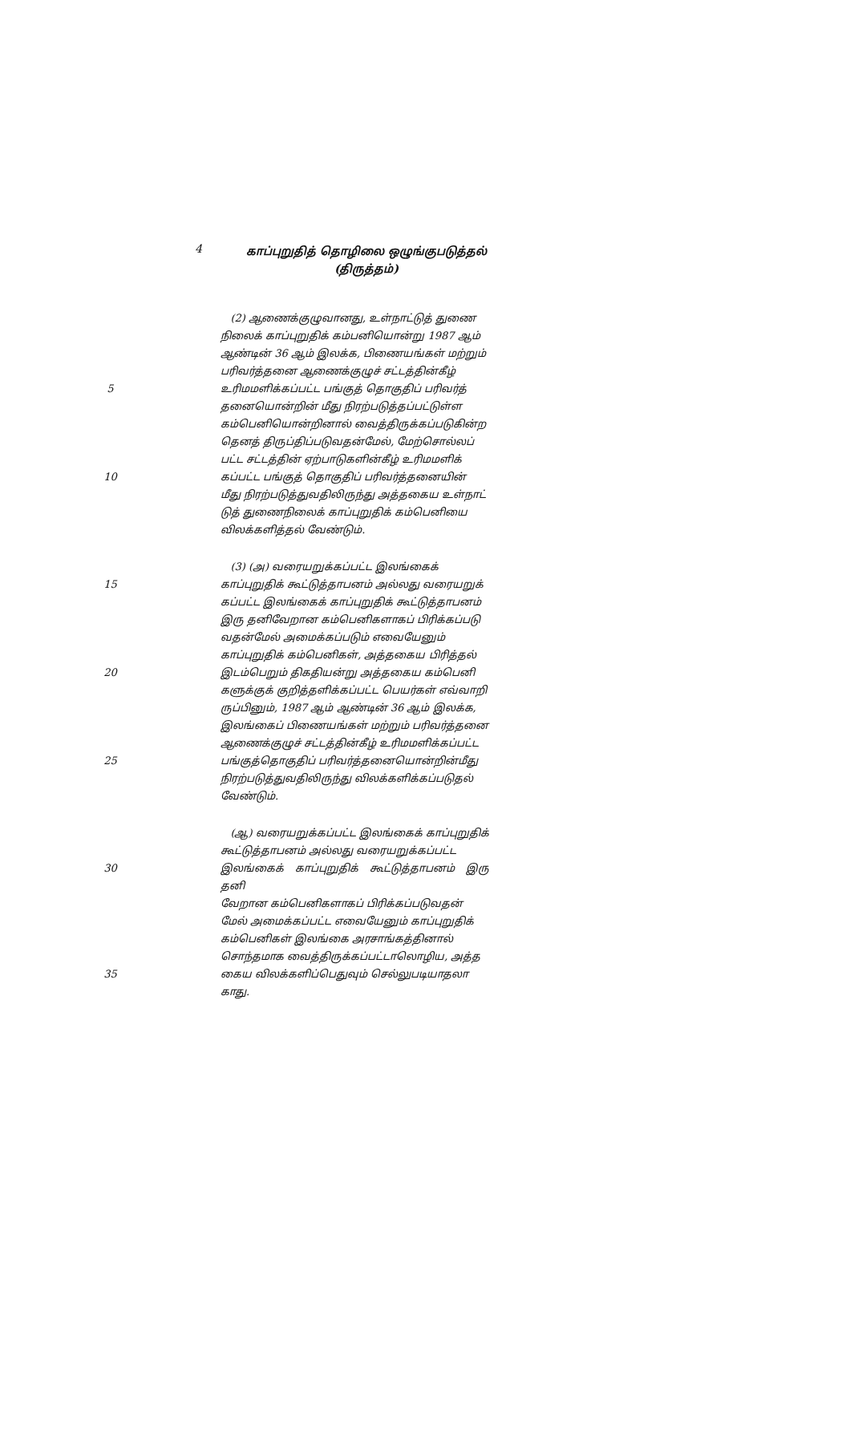4
காப்புறுதித் தொழிலை ஒழுங்குபடுத்தல்
(திருத்தம்)
(2) ஆணைக்குழுவானது, உள்நாட்டுத் துணை
நிலைக் காப்புறுதிக் கம்பனியொன்று 1987 ஆம்
ஆண்டின் 36 ஆம் இலக்க, பிணையங்கள் மற்றும்
பரிவர்த்தனை ஆணைக்குழுச் சட்டத்தின்கீழ்
5 உரிமமளிக்கப்பட்ட பங்குத் தொகுதிப் பரிவர்த்
தனையொன்றின் மீது நிரற்படுத்தப்பட்டுள்ள
கம்பெனியொன்றினால் வைத்திருக்கப்படுகின்ற
தெனத் திருப்திப்படுவதன்மேல், மேற்சொல்லப்
பட்ட சட்டத்தின் ஏற்பாடுகளின்கீழ் உரிமமளிக்
10 கப்பட்ட பங்குத் தொகுதிப் பரிவர்த்தனையின்
மீது நிரற்படுத்துவதிலிருந்து அத்தகைய உள்நாட்
டுத் துணைநிலைக் காப்புறுதிக் கம்பெனியை
விலக்களித்தல் வேண்டும்.
(3) (அ) வரையறுக்கப்பட்ட இலங்கைக்
15 காப்புறுதிக் கூட்டுத்தாபனம் அல்லது வரையறுக்
கப்பட்ட இலங்கைக் காப்புறுதிக் கூட்டுத்தாபனம்
இரு தனிவேறான கம்பெனிகளாகப் பிரிக்கப்படு
வதன்மேல் அமைக்கப்படும் எவையேனும்
காப்புறுதிக் கம்பெனிகள், அத்தகைய பிரித்தல்
20 இடம்பெறும் திகதியன்று அத்தகைய கம்பெனி
களுக்குக் குறித்தளிக்கப்பட்ட பெயர்கள் எவ்வாறி
ருப்பினும், 1987 ஆம் ஆண்டின் 36 ஆம் இலக்க,
இலங்கைப் பிணையங்கள் மற்றும் பரிவர்த்தனை
ஆணைக்குழுச் சட்டத்தின்கீழ் உரிமமளிக்கப்பட்ட
25 பங்குத்தொகுதிப் பரிவர்த்தனையொன்றின்மீது
நிரற்படுத்துவதிலிருந்து விலக்களிக்கப்படுதல்
வேண்டும்.
(ஆ) வரையறுக்கப்பட்ட இலங்கைக் காப்புறுதிக்
கூட்டுத்தாபனம் அல்லது வரையறுக்கப்பட்ட
30 இலங்கைக் காப்புறுதிக் கூட்டுத்தாபனம் இரு தனி
வேறான கம்பெனிகளாகப் பிரிக்கப்படுவதன்
மேல் அமைக்கப்பட்ட எவையேனும் காப்புறுதிக்
கம்பெனிகள் இலங்கை அரசாங்கத்தினால்
சொந்தமாக வைத்திருக்கப்பட்டாலொழிய, அத்த
35 கைய விலக்களிப்பெதுவும் செல்லுபடியாதலா
காது.